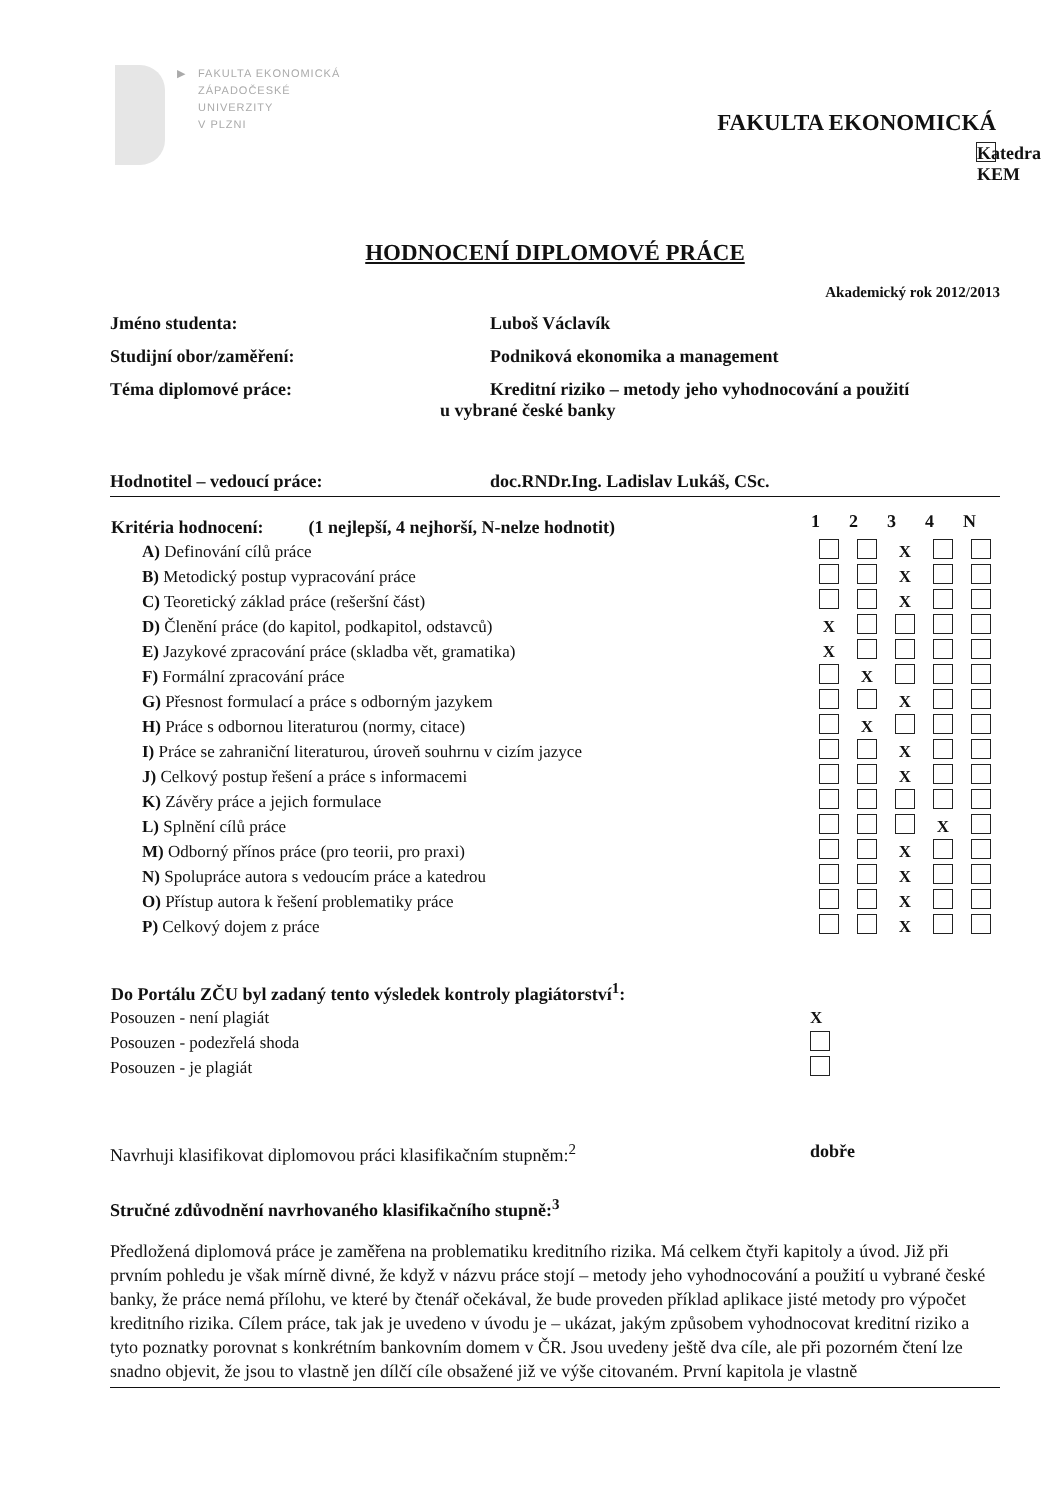▶ FAKULTA EKONOMICKÁ
ZÁPADOČESKÉ
UNIVERZITY
V PLZNI
FAKULTA EKONOMICKÁ
Katedra KEM
HODNOCENÍ DIPLOMOVÉ PRÁCE
Akademický rok 2012/2013
Jméno studenta: Luboš Václavík
Studijní obor/zaměření: Podniková ekonomika a management
Téma diplomové práce: Kreditní riziko – metody jeho vyhodnocování a použití
u vybrané české banky
Hodnotitel – vedoucí práce: doc.RNDr.Ing. Ladislav Lukáš, CSc.
| Kritéria hodnocení: (1 nejlepší, 4 nejhorší, N-nelze hodnotit) | 1 | 2 | 3 | 4 | N |
| --- | --- | --- | --- | --- | --- |
| A) Definování cílů práce | | | X | | |
| B) Metodický postup vypracování práce | | | X | | |
| C) Teoretický základ práce (rešeršní část) | | | X | | |
| D) Členění práce (do kapitol, podkapitol, odstavců) | X | | | | |
| E) Jazykové zpracování práce (skladba vět, gramatika) | X | | | | |
| F) Formální zpracování práce | | X | | | |
| G) Přesnost formulací a práce s odborným jazykem | | | X | | |
| H) Práce s odbornou literaturou (normy, citace) | | X | | | |
| I) Práce se zahraniční literaturou, úroveň souhrnu v cizím jazyce | | | X | | |
| J) Celkový postup řešení a práce s informacemi | | | X | | |
| K) Závěry práce a jejich formulace | | | | | |
| L) Splnění cílů práce | | | | X | |
| M) Odborný přínos práce (pro teorii, pro praxi) | | | X | | |
| N) Spolupráce autora s vedoucím práce a katedrou | | | X | | |
| O) Přístup autora k řešení problematiky práce | | | X | | |
| P) Celkový dojem z práce | | | X | | |
| Do Portálu ZČU byl zadaný tento výsledek kontroly plagiátorství<sup>1</sup>: | |
| --- | --- |
| Posouzen - není plagiát | X |
| Posouzen - podezřelá shoda | |
| Posouzen - je plagiát | |
Navrhuji klasifikovat diplomovou práci klasifikačním stupněm:<sup>2</sup> dobře
Stručné zdůvodnění navrhovaného klasifikačního stupně:<sup>3</sup>
Předložená diplomová práce je zaměřena na problematiku kreditního rizika. Má celkem čtyři kapitoly a úvod. Již při prvním pohledu je však mírně divné, že když v názvu práce stojí – metody jeho vyhodnocování a použití u vybrané české banky, že práce nemá přílohu, ve které by čtenář očekával, že bude proveden příklad aplikace jisté metody pro výpočet kreditního rizika. Cílem práce, tak jak je uvedeno v úvodu je – ukázat, jakým způsobem vyhodnocovat kreditní riziko a tyto poznatky porovnat s konkrétním bankovním domem v ČR. Jsou uvedeny ještě dva cíle, ale při pozorném čtení lze snadno objevit, že jsou to vlastně jen dílčí cíle obsažené již ve výše citovaném. První kapitola je vlastně